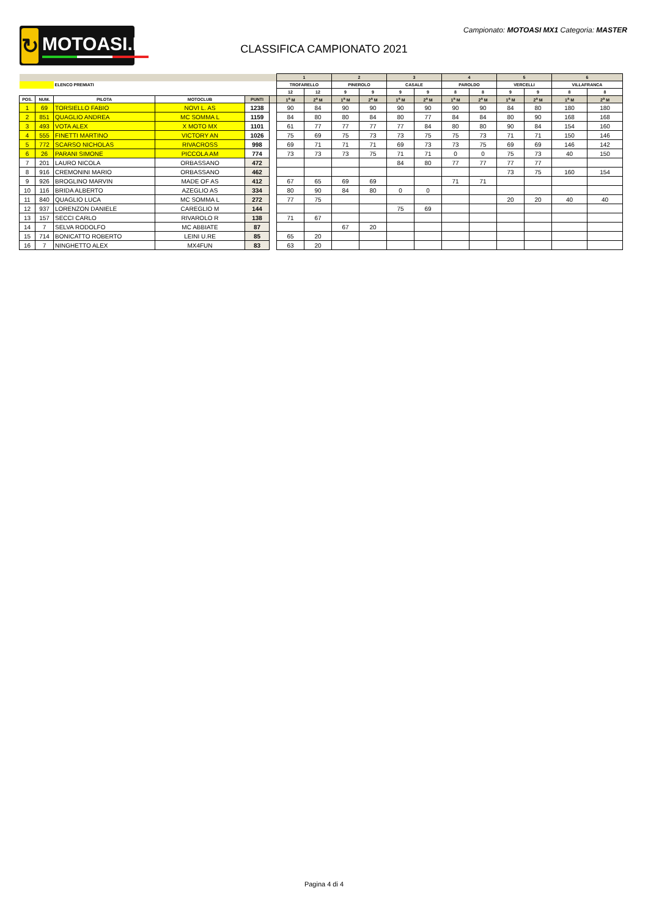↻ MOTOASI.IT
Campionato: MOTOASI MX1 Categoria: MASTER
CLASSIFICA CAMPIONATO 2021
| | | | | | | 1 | | 2 | | 3 | | 4 | | 5 | | 6 | |
| --- | --- | --- | --- | --- | --- | --- | --- | --- | --- | --- | --- | --- | --- | --- | --- | --- | --- |
| | | ELENCO PREMIATI | | | | TROFARELLO | | PINEROLO | | CASALE | | PAROLDO | | VERCELLI | | VILLAFRANCA | |
| | | | | | | 12 | 12 | 9 | 9 | 9 | 9 | 8 | 8 | 9 | 9 | 8 | 8 |
| POS. | NUM. | PILOTA | MOTOCLUB | PUNTI | | 1<sup>a</sup> M | 2<sup>a</sup> M | 1<sup>a</sup> M | 2<sup>a</sup> M | 1<sup>a</sup> M | 2<sup>a</sup> M | 1<sup>a</sup> M | 2<sup>a</sup> M | 1<sup>a</sup> M | 2<sup>a</sup> M | 1<sup>a</sup> M | 2<sup>a</sup> M |
| 1 | 69 | TORSIELLO FABIO | NOVI L. AS | 1238 | | 90 | 84 | 90 | 90 | 90 | 90 | 90 | 90 | 84 | 80 | 180 | 180 |
| 2 | 851 | QUAGLIO ANDREA | MC SOMMA L | 1159 | | 84 | 80 | 80 | 84 | 80 | 77 | 84 | 84 | 80 | 90 | 168 | 168 |
| 3 | 493 | VOTA ALEX | X MOTO MX | 1101 | | 61 | 77 | 77 | 77 | 77 | 84 | 80 | 80 | 90 | 84 | 154 | 160 |
| 4 | 555 | FINETTI MARTINO | VICTORY AN | 1026 | | 75 | 69 | 75 | 73 | 73 | 75 | 75 | 73 | 71 | 71 | 150 | 146 |
| 5 | 772 | SCARSO NICHOLAS | RIVACROSS | 998 | | 69 | 71 | 71 | 71 | 69 | 73 | 73 | 75 | 69 | 69 | 146 | 142 |
| 6 | 26 | PARANI SIMONE | PICCOLA AM | 774 | | 73 | 73 | 73 | 75 | 71 | 71 | 0 | 0 | 75 | 73 | 40 | 150 |
| 7 | 201 | LAURO NICOLA | ORBASSANO | 472 | | | | | | 84 | 80 | 77 | 77 | 77 | 77 | | |
| 8 | 916 | CREMONINI MARIO | ORBASSANO | 462 | | | | | | | | | | 73 | 75 | 160 | 154 |
| 9 | 926 | BROGLINO MARVIN | MADE OF AS | 412 | | 67 | 65 | 69 | 69 | | | 71 | 71 | | | | |
| 10 | 116 | BRIDA ALBERTO | AZEGLIO AS | 334 | | 80 | 90 | 84 | 80 | 0 | 0 | | | | | | |
| 11 | 840 | QUAGLIO LUCA | MC SOMMA L | 272 | | 77 | 75 | | | | | | | 20 | 20 | 40 | 40 |
| 12 | 937 | LORENZON DANIELE | CAREGLIO M | 144 | | | | | | 75 | 69 | | | | | | |
| 13 | 157 | SECCI CARLO | RIVAROLO R | 138 | | 71 | 67 | | | | | | | | | | |
| 14 | 7 | SELVA RODOLFO | MC ABBIATE | 87 | | | | 67 | 20 | | | | | | | | |
| 15 | 714 | BONICATTO ROBERTO | LEINI U.RE | 85 | | 65 | 20 | | | | | | | | | | |
| 16 | 7 | NINGHETTO ALEX | MX4FUN | 83 | | 63 | 20 | | | | | | | | | | |
Pagina 4 di 4